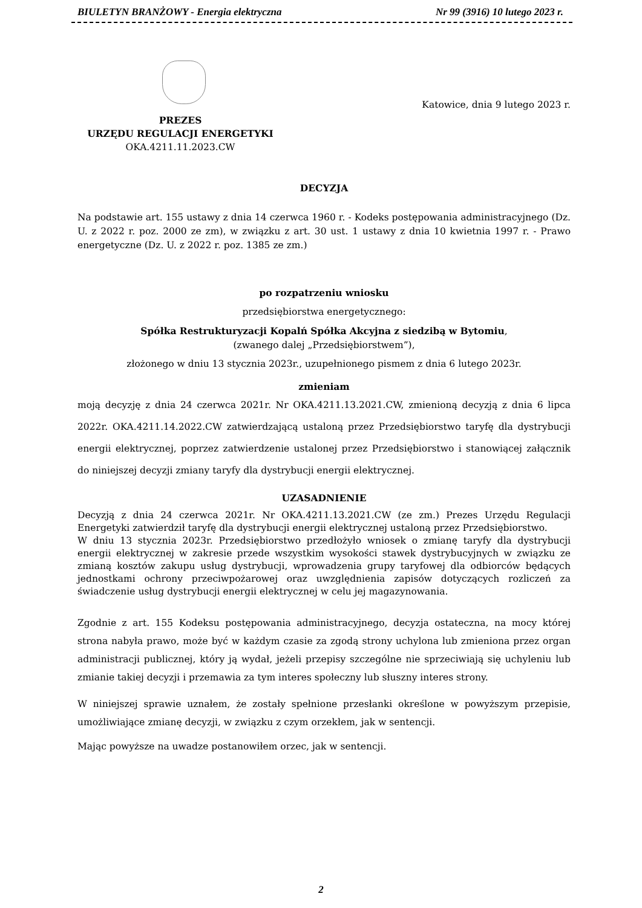BIULETYN BRANŻOWY - Energia elektryczna Nr 99 (3916) 10 lutego 2023 r.
Katowice, dnia 9 lutego 2023 r.
PREZES
URZĘDU REGULACJI ENERGETYKI
OKA.4211.11.2023.CW
DECYZJA
Na podstawie art. 155 ustawy z dnia 14 czerwca 1960 r. - Kodeks postępowania administracyjnego (Dz. U. z 2022 r. poz. 2000 ze zm), w związku z art. 30 ust. 1 ustawy z dnia 10 kwietnia 1997 r. - Prawo energetyczne (Dz. U. z 2022 r. poz. 1385 ze zm.)
po rozpatrzeniu wniosku
przedsiębiorstwa energetycznego:
Spółka Restrukturyzacji Kopalń Spółka Akcyjna z siedzibą w Bytomiu,
(zwanego dalej „Przedsiębiorstwem”),
złożonego w dniu 13 stycznia 2023r., uzupełnionego pismem z dnia 6 lutego 2023r.
zmieniam
moją decyzję z dnia 24 czerwca 2021r. Nr OKA.4211.13.2021.CW, zmienioną decyzją z dnia 6 lipca 2022r. OKA.4211.14.2022.CW zatwierdzającą ustaloną przez Przedsiębiorstwo taryfę dla dystrybucji energii elektrycznej, poprzez zatwierdzenie ustalonej przez Przedsiębiorstwo i stanowiącej załącznik do niniejszej decyzji zmiany taryfy dla dystrybucji energii elektrycznej.
UZASADNIENIE
Decyzją z dnia 24 czerwca 2021r. Nr OKA.4211.13.2021.CW (ze zm.) Prezes Urzędu Regulacji Energetyki zatwierdził taryfę dla dystrybucji energii elektrycznej ustaloną przez Przedsiębiorstwo.
W dniu 13 stycznia 2023r. Przedsiębiorstwo przedłożyło wniosek o zmianę taryfy dla dystrybucji energii elektrycznej w zakresie przede wszystkim wysokości stawek dystrybucyjnych w związku ze zmianą kosztów zakupu usług dystrybucji, wprowadzenia grupy taryfowej dla odbiorców będących jednostkami ochrony przeciwpożarowej oraz uwzględnienia zapisów dotyczących rozliczeń za świadczenie usług dystrybucji energii elektrycznej w celu jej magazynowania.
Zgodnie z art. 155 Kodeksu postępowania administracyjnego, decyzja ostateczna, na mocy której strona nabyła prawo, może być w każdym czasie za zgodą strony uchylona lub zmieniona przez organ administracji publicznej, który ją wydał, jeżeli przepisy szczególne nie sprzeciwiają się uchyleniu lub zmianie takiej decyzji i przemawia za tym interes społeczny lub słuszny interes strony.
W niniejszej sprawie uznałem, że zostały spełnione przesłanki określone w powyższym przepisie, umożliwiające zmianę decyzji, w związku z czym orzekłem, jak w sentencji.
Mając powyższe na uwadze postanowiłem orzec, jak w sentencji.
2